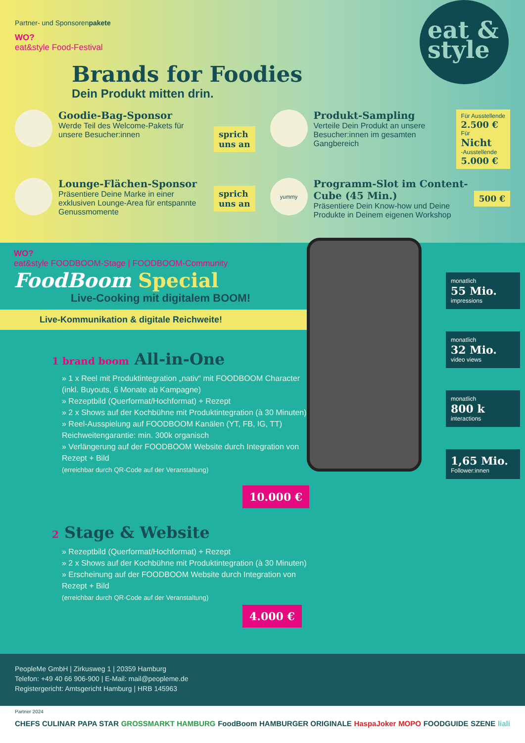eat &
style
Partner- und Sponsorenpakete
WO?
eat&style Food-Festival
Brands for Foodies
Dein Produkt mitten drin.
Goodie-Bag-Sponsor
Werde Teil des Welcome-Pakets für unsere Besucher:innen
sprich
uns an
Produkt-Sampling
Verteile Dein Produkt an unsere Besucher:innen im gesamten Gangbereich
Für Ausstellende
2.500 €
Für
Nicht
-Ausstellende
5.000 €
Lounge-Flächen-Sponsor
Präsentiere Deine Marke in einer exklusiven Lounge-Area für entspannte Genussmomente
sprich
uns an
yummy
Programm-Slot im Content-Cube (45 Min.)
Präsentiere Dein Know-how und Deine Produkte in Deinem eigenen Workshop
500 €
monatlich
55 Mio.
impressions
monatlich
32 Mio.
video views
monatlich
800 k
interactions
1,65 Mio.
Follower:innen
WO?
eat&style FOODBOOM-Stage | FOODBOOM-Community
FoodBoom Special
Live-Cooking mit digitalem BOOM!
Live-Kommunikation & digitale Reichweite!
1 brand boom All-in-One
» 1 x Reel mit Produktintegration „nativ“ mit FOODBOOM Character (inkl. Buyouts, 6 Monate ab Kampagne)
» Rezeptbild (Querformat/Hochformat) + Rezept
» 2 x Shows auf der Kochbühne mit Produktintegration (à 30 Minuten)
» Reel-Ausspielung auf FOODBOOM Kanälen (YT, FB, IG, TT) Reichweitengarantie: min. 300k organisch
» Verlängerung auf der FOODBOOM Website durch Integration von Rezept + Bild
(erreichbar durch QR-Code auf der Veranstaltung)
10.000 €
2 Stage & Website
» Rezeptbild (Querformat/Hochformat) + Rezept
» 2 x Shows auf der Kochbühne mit Produktintegration (à 30 Minuten)
» Erscheinung auf der FOODBOOM Website durch Integration von Rezept + Bild
(erreichbar durch QR-Code auf der Veranstaltung)
4.000 €
PeopleMe GmbH | Zirkusweg 1 | 20359 Hamburg
Telefon: +49 40 66 906-900 | E-Mail: mail@peopleme.de
Registergericht: Amtsgericht Hamburg | HRB 145963
Partner 2024
CHEFS CULINAR PAPA STAR GROSSMARKT HAMBURG FoodBoom HAMBURGER ORIGINALE HaspaJoker MOPO FOODGUIDE SZENE liali